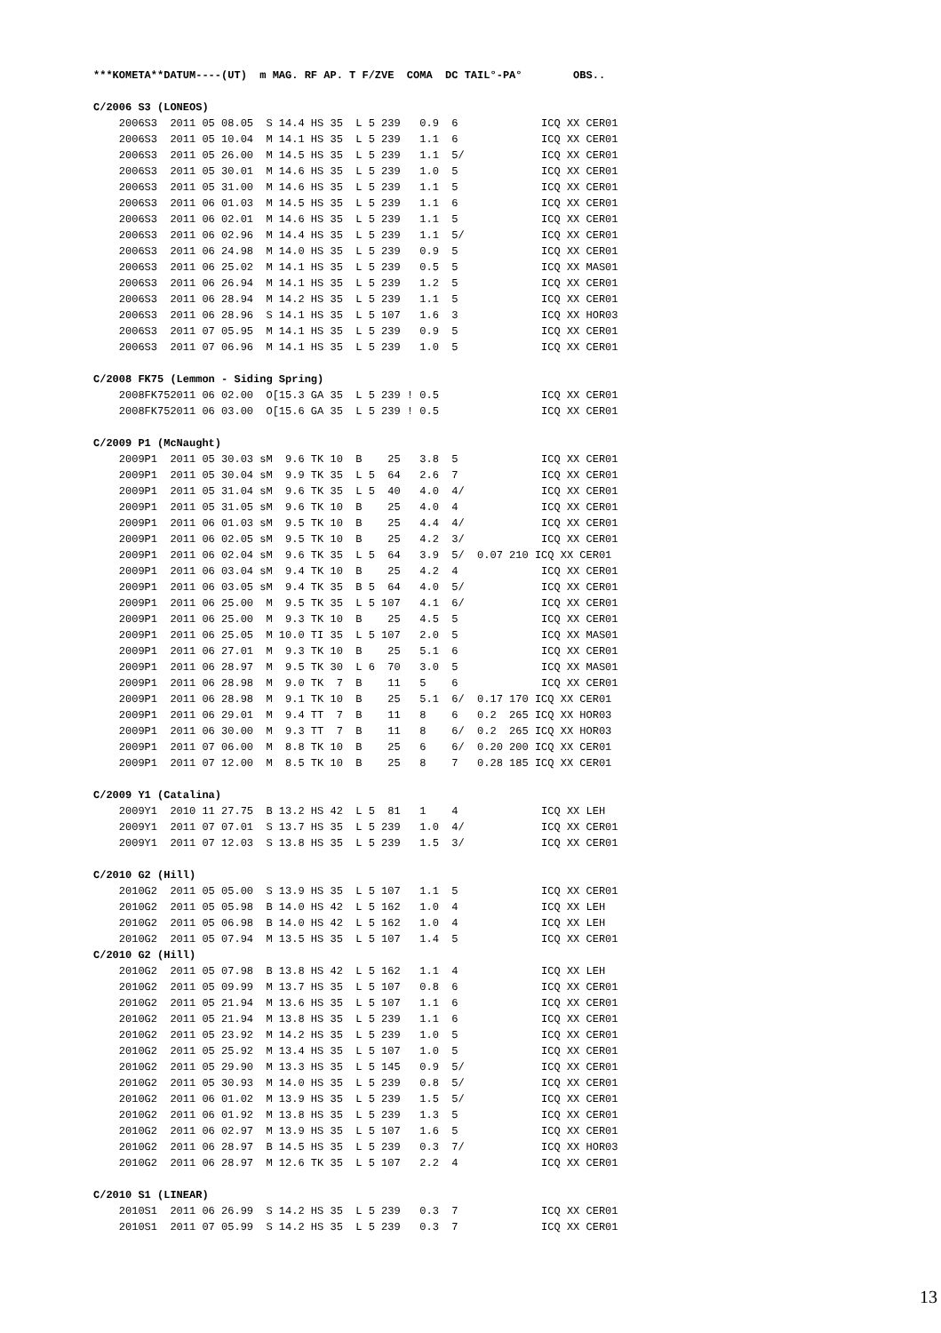***KOMETA**DATUM----(UT)  m MAG. RF AP. T F/ZVE  COMA  DC TAIL°-PA°        OBS..

C/2006 S3 (LONEOS)
    2006S3  2011 05 08.05  S 14.4 HS 35  L 5 239   0.9  6             ICQ XX CER01
    2006S3  2011 05 10.04  M 14.1 HS 35  L 5 239   1.1  6             ICQ XX CER01
    2006S3  2011 05 26.00  M 14.5 HS 35  L 5 239   1.1  5/            ICQ XX CER01
    2006S3  2011 05 30.01  M 14.6 HS 35  L 5 239   1.0  5             ICQ XX CER01
    2006S3  2011 05 31.00  M 14.6 HS 35  L 5 239   1.1  5             ICQ XX CER01
    2006S3  2011 06 01.03  M 14.5 HS 35  L 5 239   1.1  6             ICQ XX CER01
    2006S3  2011 06 02.01  M 14.6 HS 35  L 5 239   1.1  5             ICQ XX CER01
    2006S3  2011 06 02.96  M 14.4 HS 35  L 5 239   1.1  5/            ICQ XX CER01
    2006S3  2011 06 24.98  M 14.0 HS 35  L 5 239   0.9  5             ICQ XX CER01
    2006S3  2011 06 25.02  M 14.1 HS 35  L 5 239   0.5  5             ICQ XX MAS01
    2006S3  2011 06 26.94  M 14.1 HS 35  L 5 239   1.2  5             ICQ XX CER01
    2006S3  2011 06 28.94  M 14.2 HS 35  L 5 239   1.1  5             ICQ XX CER01
    2006S3  2011 06 28.96  S 14.1 HS 35  L 5 107   1.6  3             ICQ XX HOR03
    2006S3  2011 07 05.95  M 14.1 HS 35  L 5 239   0.9  5             ICQ XX CER01
    2006S3  2011 07 06.96  M 14.1 HS 35  L 5 239   1.0  5             ICQ XX CER01

C/2008 FK75 (Lemmon - Siding Spring)
    2008FK752011 06 02.00  O[15.3 GA 35  L 5 239 ! 0.5                ICQ XX CER01
    2008FK752011 06 03.00  O[15.6 GA 35  L 5 239 ! 0.5                ICQ XX CER01

C/2009 P1 (McNaught)
    2009P1  2011 05 30.03 sM  9.6 TK 10  B    25   3.8  5             ICQ XX CER01
    2009P1  2011 05 30.04 sM  9.9 TK 35  L 5  64   2.6  7             ICQ XX CER01
    2009P1  2011 05 31.04 sM  9.6 TK 35  L 5  40   4.0  4/            ICQ XX CER01
    2009P1  2011 05 31.05 sM  9.6 TK 10  B    25   4.0  4             ICQ XX CER01
    2009P1  2011 06 01.03 sM  9.5 TK 10  B    25   4.4  4/            ICQ XX CER01
    2009P1  2011 06 02.05 sM  9.5 TK 10  B    25   4.2  3/            ICQ XX CER01
    2009P1  2011 06 02.04 sM  9.6 TK 35  L 5  64   3.9  5/  0.07 210 ICQ XX CER01
    2009P1  2011 06 03.04 sM  9.4 TK 10  B    25   4.2  4             ICQ XX CER01
    2009P1  2011 06 03.05 sM  9.4 TK 35  B 5  64   4.0  5/            ICQ XX CER01
    2009P1  2011 06 25.00  M  9.5 TK 35  L 5 107   4.1  6/            ICQ XX CER01
    2009P1  2011 06 25.00  M  9.3 TK 10  B    25   4.5  5             ICQ XX CER01
    2009P1  2011 06 25.05  M 10.0 TI 35  L 5 107   2.0  5             ICQ XX MAS01
    2009P1  2011 06 27.01  M  9.3 TK 10  B    25   5.1  6             ICQ XX CER01
    2009P1  2011 06 28.97  M  9.5 TK 30  L 6  70   3.0  5             ICQ XX MAS01
    2009P1  2011 06 28.98  M  9.0 TK  7  B    11   5    6             ICQ XX CER01
    2009P1  2011 06 28.98  M  9.1 TK 10  B    25   5.1  6/  0.17 170 ICQ XX CER01
    2009P1  2011 06 29.01  M  9.4 TT  7  B    11   8    6   0.2  265 ICQ XX HOR03
    2009P1  2011 06 30.00  M  9.3 TT  7  B    11   8    6/  0.2  265 ICQ XX HOR03
    2009P1  2011 07 06.00  M  8.8 TK 10  B    25   6    6/  0.20 200 ICQ XX CER01
    2009P1  2011 07 12.00  M  8.5 TK 10  B    25   8    7   0.28 185 ICQ XX CER01

C/2009 Y1 (Catalina)
    2009Y1  2010 11 27.75  B 13.2 HS 42  L 5  81   1    4             ICQ XX LEH
    2009Y1  2011 07 07.01  S 13.7 HS 35  L 5 239   1.0  4/            ICQ XX CER01
    2009Y1  2011 07 12.03  S 13.8 HS 35  L 5 239   1.5  3/            ICQ XX CER01

C/2010 G2 (Hill)
    2010G2  2011 05 05.00  S 13.9 HS 35  L 5 107   1.1  5             ICQ XX CER01
    2010G2  2011 05 05.98  B 14.0 HS 42  L 5 162   1.0  4             ICQ XX LEH
    2010G2  2011 05 06.98  B 14.0 HS 42  L 5 162   1.0  4             ICQ XX LEH
    2010G2  2011 05 07.94  M 13.5 HS 35  L 5 107   1.4  5             ICQ XX CER01
C/2010 G2 (Hill)
    2010G2  2011 05 07.98  B 13.8 HS 42  L 5 162   1.1  4             ICQ XX LEH
    2010G2  2011 05 09.99  M 13.7 HS 35  L 5 107   0.8  6             ICQ XX CER01
    2010G2  2011 05 21.94  M 13.6 HS 35  L 5 107   1.1  6             ICQ XX CER01
    2010G2  2011 05 21.94  M 13.8 HS 35  L 5 239   1.1  6             ICQ XX CER01
    2010G2  2011 05 23.92  M 14.2 HS 35  L 5 239   1.0  5             ICQ XX CER01
    2010G2  2011 05 25.92  M 13.4 HS 35  L 5 107   1.0  5             ICQ XX CER01
    2010G2  2011 05 29.90  M 13.3 HS 35  L 5 145   0.9  5/            ICQ XX CER01
    2010G2  2011 05 30.93  M 14.0 HS 35  L 5 239   0.8  5/            ICQ XX CER01
    2010G2  2011 06 01.02  M 13.9 HS 35  L 5 239   1.5  5/            ICQ XX CER01
    2010G2  2011 06 01.92  M 13.8 HS 35  L 5 239   1.3  5             ICQ XX CER01
    2010G2  2011 06 02.97  M 13.9 HS 35  L 5 107   1.6  5             ICQ XX CER01
    2010G2  2011 06 28.97  B 14.5 HS 35  L 5 239   0.3  7/            ICQ XX HOR03
    2010G2  2011 06 28.97  M 12.6 TK 35  L 5 107   2.2  4             ICQ XX CER01

C/2010 S1 (LINEAR)
    2010S1  2011 06 26.99  S 14.2 HS 35  L 5 239   0.3  7             ICQ XX CER01
    2010S1  2011 07 05.99  S 14.2 HS 35  L 5 239   0.3  7             ICQ XX CER01
13